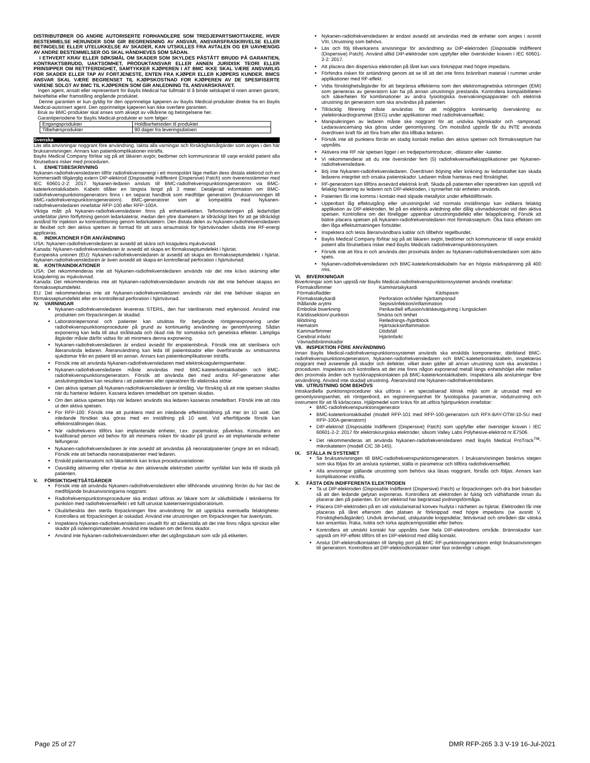DISTRIBUTØRER OG ANDRE AUTORISERTE FORHANDLERE SOM TREDJEPARTSMOTTAKERE. HVER BESTEMMELSE HERUNDER SOM GIR BEGRENSNING AV ANSVAR, ANSVARSFRASKRIVELSE ELLER BETINGELSE ELLER UTELUKKELSE AV SKADER, KAN UTSKILLES FRA AVTALEN OG ER UAVHENGIG AV ANDRE BESTEMMELSER OG SKAL HÅNDHEVES SOM SÅDAN.
I ETHVERT KRAV ELLER SØKSMÅL OM SKADER SOM SKYLDES PÅSTÅTT BRUDD PÅ GARANTIEN, KONTRAKTSBRUDD, UAKTSOMHET, PRODUKTANSVAR ELLER ANNEN JURIDISK TEORI ELLER PRINSIPPER OM RETTFERDIGHET, SAMTYKKER KJØPEREN I AT BMC IKKE SKAL VÆRE ANSVARLIG FOR SKADER ELLER TAP AV FORTJENESTE, ENTEN FRA KJØPER ELLER KJØPERS KUNDER. BMCS ANSVAR SKAL VÆRE BEGRENSET TIL KJØPSKOSTNAD FOR KJØPEREN AV DE SPESIFISERTE VARENE SOLGT AV BMC TIL KJØPEREN SOM GIR ANLEDNING TIL ANSVARSKRAVET.
Ingen agent, ansatt eller representant for Baylis Medical har fullmakt til å binde selskapet til noen annen garanti, bekreftelse eller framstilling angående produktet.
Denne garantien er kun gyldig for den opprinnelige kjøperen av Baylis Medical-produkter direkte fra en Baylis Medical-autorisert agent. Den opprinnelige kjøperen kan ikke overføre garantien.
Bruk av BMC-produkter skal anses som aksept av vilkårene og betingelsene her.
Garantiperiodene for Baylis Medical-produkter er som følger:
| Engangsprodukter | Holdbarhetstiden til produktet |
| Tilbehørsprodukter | 90 dager fra leveringsdatoen |
Svenska
Läs alla anvisningar noggrant före användning. Iaktta alla varningar och försiktighetsåtgärder som anges i den här bruksanvisningen. Annars kan patientkomplikationer inträffa.
Baylis Medical Company förlitar sig på att läkaren avgör, bedömer och kommunicerar till varje enskild patient alla förutsebara risker med proceduren.
I. ENHETSBESKRIVNING
Nykanen-radiofrekvensledaren tillför radiofrekvensenergi i ett monopolärt läge mellan dess distala elektrod och en kommersiellt tillgänglig extern DIP-elektrod (Disposable Indifferent (Dispersive) Patch) som överensstämmer med IEC 60601-2-2: 2017. Nykanen-ledaren ansluts till BMC-radiofrekvenspunktionsgeneratorn via BMC-kateterkontaktkabeln. Kabeln tillåter en längsta längd på 3 meter. Detaljerad information om BMC-radiofrekvenspunktionsgeneratorn finns i en separat handbok som medföljer generatorn (bruksanvisningen till BMC-radiofrekvenspunktionsgeneratorn). BMC-generatorer som är kompatibla med Nykanen-radiofrekvensledaren innefattar RFP-100 eller RFP-100A.
Viktiga mått på Nykanen-radiofrekvensledaren finns på enhetsetiketten. Teflonisoleringen på ledarhöljet underlättar jämn förflyttning genom ledarkatetrar, medan den yttre diametern är tillräckligt liten för att ge tillräckligt avstånd för injektion av kontrastlösning genom ledarkatetern. Den distala delen av Nykanen-radiofrekvensledaren är flexibel och den aktiva spetsen är formad för att vara atraumatisk för hjärtvävnaden såvida inte RF-energi appliceras.
II. INDIKATIONER FÖR ANVÄNDNING
USA: Nykanen-radiofrekvensledaren är avsedd att skära och koagulera mjukvävnad.
Kanada: Nykanen-radiofrekvensledaren är avsedd att skapa en förmaksseptumdefekt i hjärtat.
Europeiska unionen (EU): Nykanen-radiofrekvensledaren är avsedd att skapa en förmaksseptumdefekt i hjärtat. Nykanen-radiofrekvensledaren är även avsedd att skapa en kontrollerad perforation i hjärtvävnad.
III. KONTRAINDIKATIONER
USA: Det rekommenderas inte att Nykanen-radiofrekvensledaren används när det inte krävs skärning eller koagulering av mjukvävnad.
Kanada: Det rekommenderas inte att Nykanen-radiofrekvensledaren används när det inte behöver skapas en förmaksseptumdefekt.
EU: Det rekommenderas inte att Nykanen-radiofrekvensledaren används när det inte behöver skapas en förmaksseptumdefekt eller en kontrollerad perforation i hjärtvävnad.
IV. VARNINGAR
Nykanen-radiofrekvensledaren levereras STERIL, den har steriliserats med etylenoxid. Använd inte produkten om förpackningen är skadad.
Laboratoriepersonal och patienter kan utsättas för betydande röntgenexponering under radiofrekvenspunktionsprocedurer på grund av kontinuerlig användning av genomlysning. Sådan exponering kan leda till akut strålskada och ökad risk för somatiska och genetiska effekter. Lämpliga åtgärder måste därför vidtas för att minimera denna exponering.
Nykanen-radiofrekvensledaren är endast avsedd för enpatientsbruk. Försök inte att sterilisera och återanvända ledaren. Återanvändning kan leda till patientskador eller överförande av smittsamma sjukdomar från en patient till en annan. Annars kan patientkomplikationer inträffa.
Försök inte att använda Nykanen-radiofrekvensledaren med elektrokoaguleringsenheter.
Nykanen-radiofrekvensledaren måste användas med BMC-kateterkontaktkabeln och BMC-radiofrekvenspunktionsgeneratorn. Försök att använda den med andra RF-generatorer eller anslutningsledare kan resultera i att patienten eller operatören får elektriska stötar.
Den aktiva spetsen på Nykanen-radiofrekvensledaren är ömtålig. Var försiktig så att inte spetsen skadas när du hanterar ledaren. Kassera ledaren omedelbart om spetsen skadas.
Om den aktiva spetsen böjs när ledaren används ska ledaren kasseras omedelbart. Försök inte att räta ut den aktiva spetsen.
För RFP-100: Försök inte att punktera med en inledande effektinställning på mer än 10 watt. Det inledande försöket ska göras med en inställning på 10 watt. Vid efterföljande försök kan effektinställningen ökas.
När radiofrekvens tillförs kan implanterade enheter, t.ex. pacemakrar, påverkas. Konsultera en kvalificerad person vid behov för att minimera risken för skador på grund av att implanterade enheter felfungerar.
Nykanen-radiofrekvensledaren är inte avsedd att användas på neonatalpatienter (yngre än en månad). Försök inte att behandla neonatalpatienter med ledaren.
Enskild patientanatomi och läkarteknik kan kräva procedurvariationer.
Oavsiktlig aktivering eller rörelse av den aktiverade elektroden utanför synfältet kan leda till skada på patienten.
V. FÖRSIKTIGHETSÅTGÄRDER
Försök inte att använda Nykanen-radiofrekvensledaren eller tillhörande utrustning förrän du har läst de medföljande bruksanvisningarna noggrant.
Radiofrekvenspunktionsprocedurer ska endast utföras av läkare som är välutbildade i teknikerna för punktion med radiofrekvenseffekt i ett fullt utrustat kateteriseringslaboratorium.
Okulärbesikta den sterila förpackningen före användning för att upptäcka eventuella felaktigheter. Kontrollera att förpackningen är oskadad. Använd inte utrustningen om förpackningen har äventyrats.
Inspektera Nykanen-radiofrekvensledaren visuellt för att säkerställa att det inte finns några sprickor eller skador på isoleringsmaterialet. Använd inte ledaren om det finns skador.
Använd inte Nykanen-radiofrekvensledaren efter det utgångsdatum som står på etiketten.
Nykanen-radiofrekvensledaren är endast avsedd att användas med de enheter som anges i avsnitt VIII, Utrustning som behövs.
Läs och följ tillverkarens anvisningar för användning av DIP-elektroden (Disposable Indifferent (Dispersive) Patch). Använd alltid DIP-elektroder som uppfyller eller överskrider kraven i IEC 60601-2-2: 2017.
Att placera den dispersiva elektroden på låret kan vara förknippat med högre impedans.
Förhindra risken för antändning genom att se till att det inte finns brännbart material i rummet under applikationer med RF-effekt.
Vidta försiktighetsåtgärder för att begränsa effekterna som den elektromagnetiska störningen (EMI) som genereras av generatorn kan ha på annan utrustnings prestanda. Kontrollera kompatibiliteten och säkerheten för kombinationer av andra fysiologiska övervakningsapparater och elektrisk utrustning än generatorn som ska användas på patienten.
Tillräcklig filtrering måste användas för att möjliggöra kontinuerlig övervakning av ytelektrokardiogrammet (EKG) under applikationer med radiofrekvenseffekt.
Manipuleringen av ledaren måste ske noggrant för att undvika hjärtskador och -tamponad. Ledaravancemang ska göras under genomlysning. Om motstånd uppstår får du INTE använda överdriven kraft för att föra fram eller dra tillbaka ledaren.
Försök inte att punktera förrän en stadig kontakt mellan den aktiva spetsen och förmaksseptum har uppnåtts.
Aktivera inte RF när spetsen ligger i en tredjepartsintroducer, -dilatator eller -kateter.
Vi rekommenderar att du inte överskrider fem (5) radiofrekvenseffektapplikationer per Nykanen-radiofrekvensledare.
Böj inte Nykanen-radiofrekvensledaren. Överdriven böjning eller kinkning av ledarskaftet kan skada ledarens integritet och orsaka patientskador. Ledaren måste hanteras med försiktighet.
RF-generatorn kan tillföra avsevärd elektrisk kraft. Skada på patienten eller operatören kan uppstå vid felaktig hantering av ledaren och DIP-elektroden, i synnerhet när enheten används.
Patienten får inte komma i kontakt med slipade metallytor under effekttillförseln.
Uppenbart låg effektutgång eller utrustningsfel vid normala inställningar kan indikera felaktig applikation av DIP-elektroden, fel på en elektrisk avledning eller dålig vävnadskontakt vid den aktiva spetsen. Kontrollera om det föreligger uppenbar utrustningsdefekt eller felapplicering. Försök att bättre placera spetsen på Nykanen-radiofrekvensledaren mot förmaksseptum. Öka bara effekten om den låga effektutmatningen fortsätter.
Inspektera och testa återanvändbara kablar och tillbehör regelbundet.
Baylis Medical Company förlitar sig på att läkaren avgör, bedömer och kommunicerar till varje enskild patient alla förutsebara risker med Baylis Medicals radiofrekvenspunktionssystem.
Försök inte att föra in och använda den proximala änden av Nykanen-radiofrekvensledaren som aktiv spets.
Nykanen-radiofrekvensledaren och BMC-kateterkontaktkabeln har en högsta märkspänning på 400 rms.
VI. BIVERKNINGAR
Biverkningar som kan uppstå när Baylis Medical-radiofrekvenspunktionssystemet används innefattar:
| Förmaksflimmer | Kammartakykardi |
| Förmaksfladder | Kärlspasm |
| Förmakstakykardi | Perforation och/eller hjärttamponad |
| Ihållande arytmi | Sepsis/infektion/inflammation |
| Embolisk biverkning | Perikardiell effusion/vätskeutgjutning i lungsäcken |
| Kärldissektion/-punktion | Smärta och ömhet |
| Blödning | Retlednings-/hjärtblock |
| Hematom | Hjärtsäcksinflammation |
| Kammarflimmer | Dödsfall |
| Cerebral infarkt | Hjärtinfarkt |
| Vävnadsbrännskador | |
VII. INSPEKTION FÖRE ANVÄNDNING
Innan Baylis Medical-radiofrekvenspunktionssystemet används ska enskilda komponenter, däribland BMC-radiofrekvenspunktionsgeneratorn, Nykanen-radiofrekvensledaren och BMC-kateterkontaktkabeln, inspekteras noggrant med avseende på skador och defekter, vilket även gäller all annan utrustning som ska användas i proceduren. Inspektera och kontrollera att det inte finns någon exponerad metall längs enhetshöljet eller mellan den proximala änden och tryckknappskontakten på BMC-kateterkontaktkabeln. Inspektera alla anslutningar före användning. Använd inte skadad utrustning. Återanvänd inte Nykanen-radiofrekvensledaren.
VIII. UTRUSTNING SOM BEHÖVS
Intrakardiella punktionsprocedurer ska utföras i en specialiserad klinisk miljö som är utrustad med en genomlysningsenhet, ett röntgenbord, en registreringsenhet för fysiologiska parametrar, nödutrustning och instrument för att få kärlaccess. Hjälpmedel som krävs för att utföra hjärtpunktion innefattar:
BMC-radiofrekvenspunktionsgenerator
BMC-kateterkontaktkabel (modell RFP-101 med RFP-100-generatorn och RFX-BAY-OTW-10-SU med RFP-100A-generatorn)
DIP-elektrod (Disposable Indifferent (Dispersive) Patch) som uppfyller eller överstiger kraven i IEC 60601-2-2: 2017 för elektrokirurgiska elektroder, såsom Valley Labs Polyhesive-elektrod nr E7506.
Det rekommenderas att använda Nykanen-radiofrekvensledaren med Baylis Medical ProTrack<sup>TM</sup>-mikrokatetern (modell CIC 38-145).
IX. STÄLLA IN SYSTEMET
Se bruksanvisningen till BMC-radiofrekvenspunktionsgeneratorn. I bruksanvisningen beskrivs stegen som ska följas för att ansluta systemet, ställa in parametrar och tillföra radiofrekvenseffekt.
Alla anvisningar gällande utrustning som behövs ska läsas noggrant, förstås och följas. Annars kan komplikationer inträffa.
X. FÄSTA DEN INDIFFERENTA ELEKTRODEN
Ta ut DIP-elektroden (Disposable Indifferent (Dispersive) Patch) ur förpackningen och dra bort baksidan så att den ledande gelytan exponeras. Kontrollera att elektroden är fuktig och vidhäftande innan du placerar den på patienten. En torr elektrod har begränsad jordningsförmåga.
Placera DIP-elektroden på en väl vaskulariserad konvex hudyta i närheten av hjärtat. Elektroden får inte placeras på låret eftersom den platsen är förknippad med högre impedans (se avsnitt V, Försiktighetsåtgärder). Undvik ärrvävnad, utskjutande kroppsdelar, fettvävnad och områden där vätska kan ansamlas. Raka, tvätta och torka appliceringsstället efter behov.
Kontrollera att utmärkt kontakt har uppnåtts över hela DIP-elektrodens område. Brännskador kan uppstå om RF-effekt tillförs till en DIP-elektrod med dålig kontakt.
Anslut DIP-elektrodkontakten till lämplig port på BMC RF-punktionsgeneratorn enligt bruksanvisningen till generatorn. Kontrollera att DIP-elektrodkontakten sitter fast ordentligt i uttaget.
Page 25 of 27 DMR RFP-265 3.3 V-19 16-Jul-2021